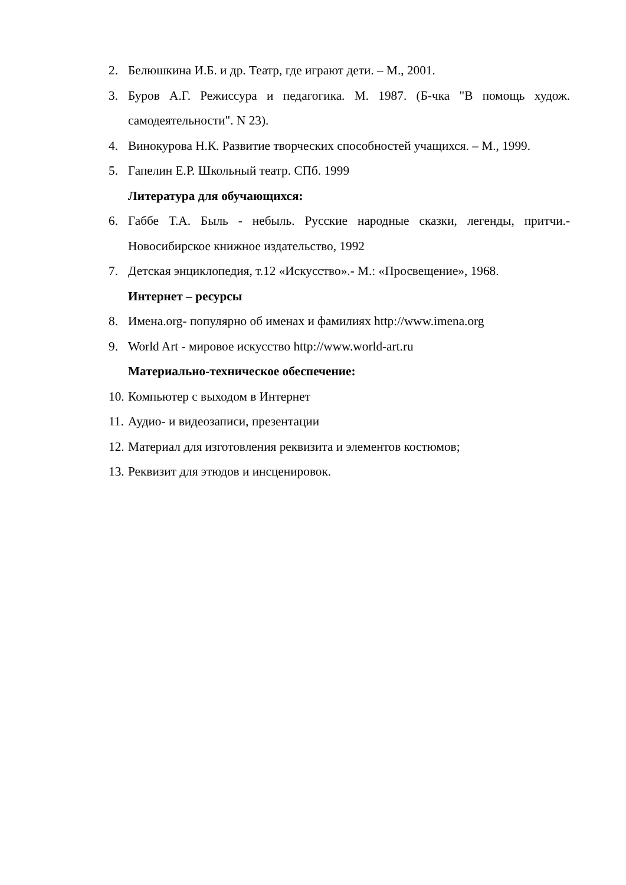2. Белюшкина И.Б. и др. Театр, где играют дети. – М., 2001.
3. Буров А.Г. Режиссура и педагогика. М. 1987. (Б-чка "В помощь худож. самодеятельности". N 23).
4. Винокурова Н.К. Развитие творческих способностей учащихся. – М., 1999.
5. Гапелин Е.Р. Школьный театр. СПб. 1999
Литература для обучающихся:
6. Габбе Т.А. Быль - небыль. Русские народные сказки, легенды, притчи.- Новосибирское книжное издательство, 1992
7. Детская энциклопедия, т.12 «Искусство».- М.: «Просвещение», 1968.
Интернет – ресурсы
8. Имена.org- популярно об именах и фамилиях http://www.imena.org
9. World Art - мировое искусство http://www.world-art.ru
Материально-техническое обеспечение:
10. Компьютер с выходом в Интернет
11. Аудио- и видеозаписи, презентации
12. Материал для изготовления реквизита и элементов костюмов;
13. Реквизит для этюдов и инсценировок.